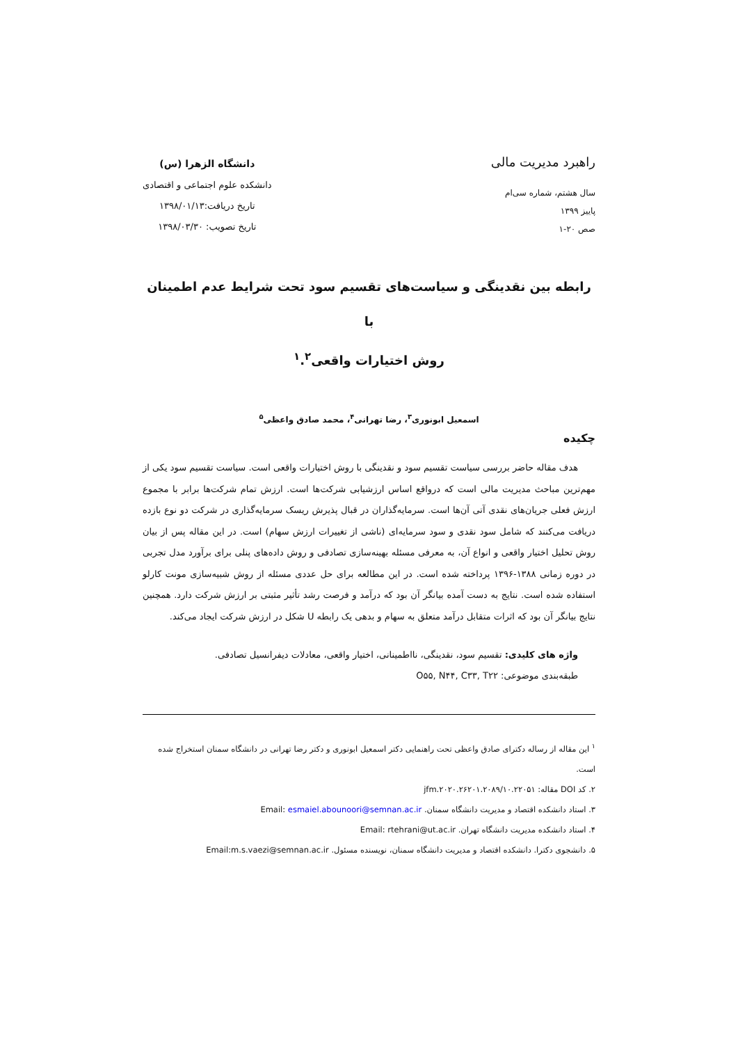راهبرد مدیریت مالی
سال هشتم، شماره سی‌ام
پاییز ۱۳۹۹
صص ۲۰-۱
دانشگاه الزهرا (س)
دانشکده علوم اجتماعی و اقتصادی
تاریخ دریافت:۱۳۹۸/۰۱/۱۳
تاریخ تصویب: ۱۳۹۸/۰۳/۳۰
رابطه بین نقدینگی و سیاست‌های تقسیم سود تحت شرایط عدم اطمینان با
روش اختیارات واقعی<sup>۱</sup>.<sup>۲</sup>
اسمعیل ابونوری<sup>۳</sup>، رضا تهرانی<sup>۴</sup>، محمد صادق واعظی<sup>۵</sup>
چکیده
هدف مقاله حاضر بررسی سیاست تقسیم سود و نقدینگی با روش اختیارات واقعی است. سیاست تقسیم سود یکی از مهم‌ترین مباحث مدیریت مالی است که درواقع اساس ارزشیابی شرکت‌ها است. ارزش تمام شرکت‌ها برابر با مجموع ارزش فعلی جریان‌های نقدی آتی آن‌ها است. سرمایه‌گذاران در قبال پذیرش ریسک سرمایه‌گذاری در شرکت دو نوع بازده دریافت می‌کنند که شامل سود نقدی و سود سرمایه‌ای (ناشی از تغییرات ارزش سهام) است. در این مقاله پس از بیان روش تحلیل اختیار واقعی و انواع آن، به معرفی مسئله بهینه‌سازی تصادفی و روش داده‌های پنلی برای برآورد مدل تجربی در دوره زمانی ۱۳۸۸-۱۳۹۶ پرداخته شده است. در این مطالعه برای حل عددی مسئله از روش شبیه‌سازی مونت کارلو استفاده شده است. نتایج به دست آمده بیانگر آن بود که درآمد و فرصت رشد تأثیر مثبتی بر ارزش شرکت دارد. همچنین نتایج بیانگر آن بود که اثرات متقابل درآمد متعلق به سهام و بدهی یک رابطه U شکل در ارزش شرکت ایجاد می‌کند.
واژه های کلیدی: تقسیم سود، نقدینگی، نااطمینانی، اختیار واقعی، معادلات دیفرانسیل تصادفی.
طبقه‌بندی موضوعی: O۵۵, N۴۴, C۳۳, T۲۲
<sup>۱</sup> این مقاله از رساله دکترای صادق واعظی تحت راهنمایی دکتر اسمعیل ابونوری و دکتر رضا تهرانی در دانشگاه سمنان استخراج شده است.
۲. کد DOI مقاله: ۱۰.۲۲۰۵۱/jfm.۲۰۲۰.۲۶۲۰۱.۲۰۸۹
۳. استاد دانشکده اقتصاد و مدیریت دانشگاه سمنان. Email: esmaiel.abounoori@semnan.ac.ir
۴. استاد دانشکده مدیریت دانشگاه تهران. Email: rtehrani@ut.ac.ir
۵. دانشجوی دکترا. دانشکده اقتصاد و مدیریت دانشگاه سمنان، نویسنده مسئول. Email:m.s.vaezi@semnan.ac.ir